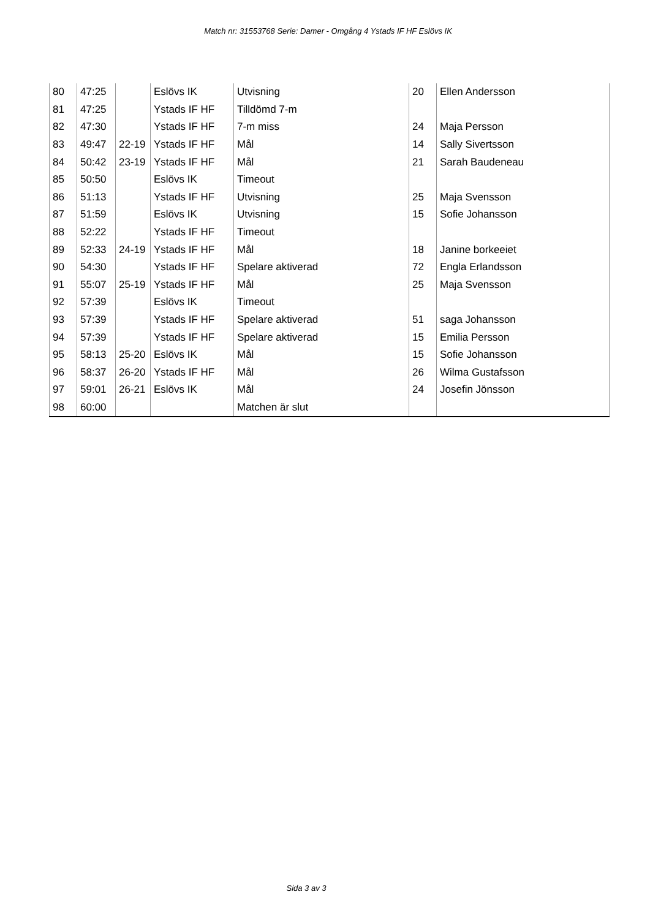Match nr: 31553768 Serie: Damer - Omgång 4 Ystads IF HF Eslövs IK
| 80 | 47:25 | | Eslövs IK | Utvisning | 20 | Ellen Andersson |
| 81 | 47:25 | | Ystads IF HF | Tilldömd 7-m | | |
| 82 | 47:30 | | Ystads IF HF | 7-m miss | 24 | Maja Persson |
| 83 | 49:47 | 22-19 | Ystads IF HF | Mål | 14 | Sally Sivertsson |
| 84 | 50:42 | 23-19 | Ystads IF HF | Mål | 21 | Sarah Baudeneau |
| 85 | 50:50 | | Eslövs IK | Timeout | | |
| 86 | 51:13 | | Ystads IF HF | Utvisning | 25 | Maja Svensson |
| 87 | 51:59 | | Eslövs IK | Utvisning | 15 | Sofie Johansson |
| 88 | 52:22 | | Ystads IF HF | Timeout | | |
| 89 | 52:33 | 24-19 | Ystads IF HF | Mål | 18 | Janine borkeeiet |
| 90 | 54:30 | | Ystads IF HF | Spelare aktiverad | 72 | Engla Erlandsson |
| 91 | 55:07 | 25-19 | Ystads IF HF | Mål | 25 | Maja Svensson |
| 92 | 57:39 | | Eslövs IK | Timeout | | |
| 93 | 57:39 | | Ystads IF HF | Spelare aktiverad | 51 | saga Johansson |
| 94 | 57:39 | | Ystads IF HF | Spelare aktiverad | 15 | Emilia Persson |
| 95 | 58:13 | 25-20 | Eslövs IK | Mål | 15 | Sofie Johansson |
| 96 | 58:37 | 26-20 | Ystads IF HF | Mål | 26 | Wilma Gustafsson |
| 97 | 59:01 | 26-21 | Eslövs IK | Mål | 24 | Josefin Jönsson |
| 98 | 60:00 | | | Matchen är slut | | |
Sida 3 av 3